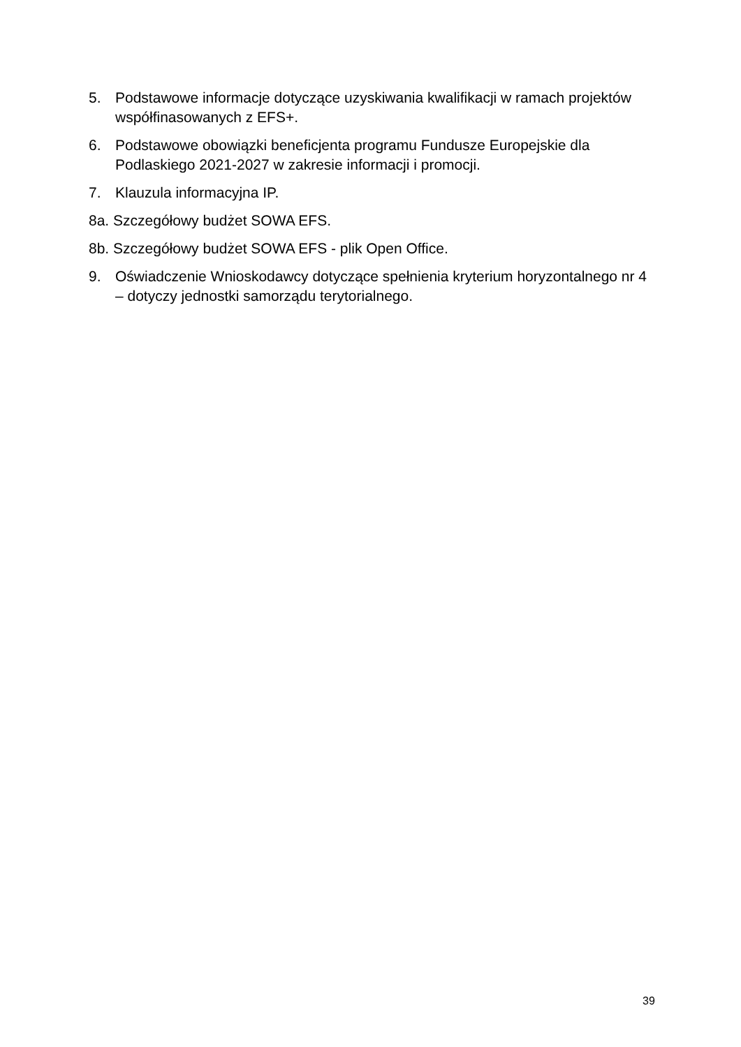5. Podstawowe informacje dotyczące uzyskiwania kwalifikacji w ramach projektów współfinasowanych z EFS+.
6. Podstawowe obowiązki beneficjenta programu Fundusze Europejskie dla Podlaskiego 2021-2027 w zakresie informacji i promocji.
7. Klauzula informacyjna IP.
8a. Szczegółowy budżet SOWA EFS.
8b. Szczegółowy budżet SOWA EFS - plik Open Office.
9. Oświadczenie Wnioskodawcy dotyczące spełnienia kryterium horyzontalnego nr 4 – dotyczy jednostki samorządu terytorialnego.
39